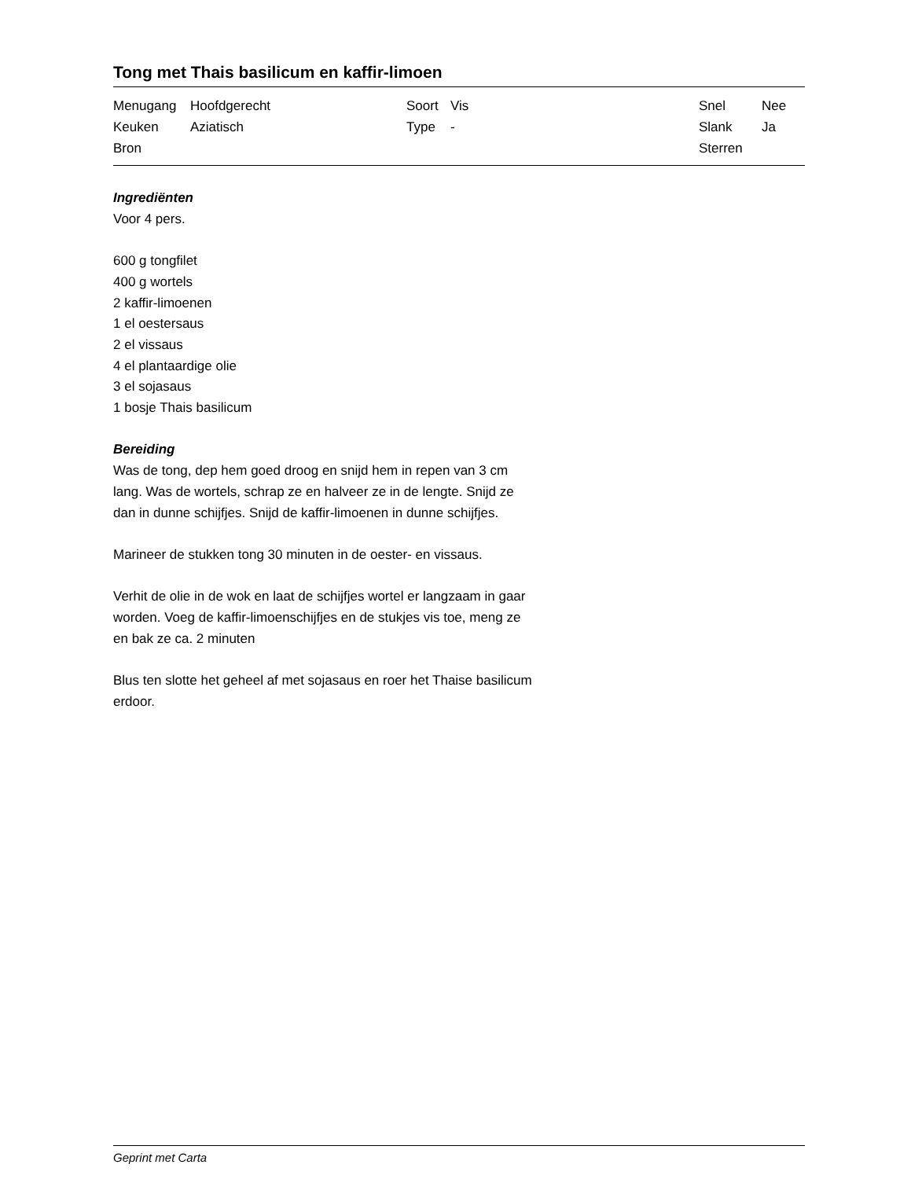Tong met Thais basilicum en kaffir-limoen
| Menugang | Hoofdgerecht | Soort | Vis | Snel | Nee |
| Keuken | Aziatisch | Type | - | Slank | Ja |
| Bron | | | | Sterren | |
Ingrediënten
Voor 4 pers.
600 g tongfilet
400 g wortels
2 kaffir-limoenen
1 el oestersaus
2 el vissaus
4 el plantaardige olie
3 el sojasaus
1 bosje Thais basilicum
Bereiding
Was de tong, dep hem goed droog en snijd hem in repen van 3 cm lang. Was de wortels, schrap ze en halveer ze in de lengte. Snijd ze dan in dunne schijfjes. Snijd de kaffir-limoenen in dunne schijfjes.
Marineer de stukken tong 30 minuten in de oester- en vissaus.
Verhit de olie in de wok en laat de schijfjes wortel er langzaam in gaar worden. Voeg de kaffir-limoenschijfjes en de stukjes vis toe, meng ze en bak ze ca. 2 minuten
Blus ten slotte het geheel af met sojasaus en roer het Thaise basilicum erdoor.
Geprint met Carta